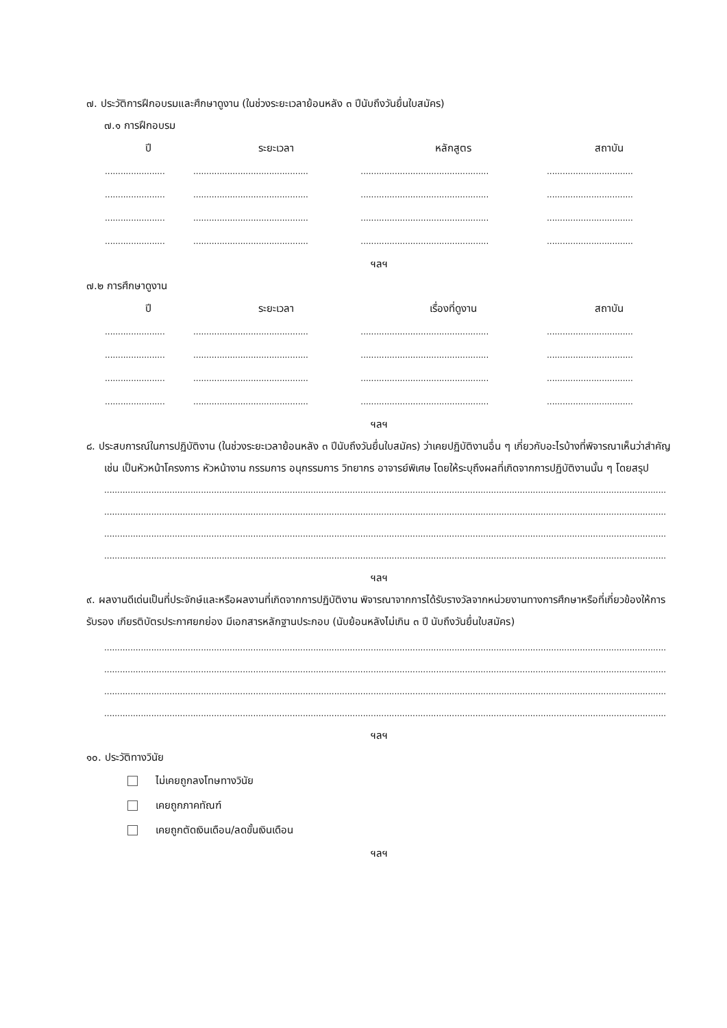๗. ประวัติการฝึกอบรมและศึกษาดูงาน (ในช่วงระยะเวลาย้อนหลัง ๓ ปีนับถึงวันยื่นใบสมัคร)
๗.๑ การฝึกอบรม
| ปี | ระยะเวลา | หลักสูตร | สถาบัน |
| --- | --- | --- | --- |
| ....................... | ............................................ | ................................................. | ................................. |
| ....................... | ............................................ | ................................................. | ................................. |
| ....................... | ............................................ | ................................................. | ................................. |
| ....................... | ............................................ | ................................................. | ................................. |
ฯลฯ
๗.๒ การศึกษาดูงาน
| ปี | ระยะเวลา | เรื่องที่ดูงาน | สถาบัน |
| --- | --- | --- | --- |
| ....................... | ............................................ | ................................................. | ................................. |
| ....................... | ............................................ | ................................................. | ................................. |
| ....................... | ............................................ | ................................................. | ................................. |
| ....................... | ............................................ | ................................................. | ................................. |
ฯลฯ
๘. ประสบการณ์ในการปฏิบัติงาน (ในช่วงระยะเวลาย้อนหลัง ๓ ปีนับถึงวันยื่นใบสมัคร) ว่าเคยปฏิบัติงานอื่น ๆ เกี่ยวกับอะไรบ้างที่พิจารณาเห็นว่าสำคัญ เช่น เป็นหัวหน้าโครงการ หัวหน้างาน กรรมการ อนุกรรมการ วิทยากร อาจารย์พิเศษ โดยให้ระบุถึงผลที่เกิดจากการปฏิบัติงานนั้น ๆ โดยสรุป
.......................................................................................................................................................................................................................
.......................................................................................................................................................................................................................
.......................................................................................................................................................................................................................
.......................................................................................................................................................................................................................
ฯลฯ
๙. ผลงานดีเด่นเป็นที่ประจักษ์และหรือผลงานที่เกิดจากการปฏิบัติงาน พิจารณาจากการได้รับรางวัลจากหน่วยงานทางการศึกษาหรือที่เกี่ยวข้องให้การรับรอง เกียรติบัตรประกาศยกย่อง มีเอกสารหลักฐานประกอบ (นับย้อนหลังไม่เกิน ๓ ปี นับถึงวันยื่นใบสมัคร)
.......................................................................................................................................................................................................................
.......................................................................................................................................................................................................................
.......................................................................................................................................................................................................................
.......................................................................................................................................................................................................................
ฯลฯ
๑๐. ประวัติทางวินัย
ไม่เคยถูกลงโทษทางวินัย
เคยถูกภาคทัณฑ์
เคยถูกตัดเงินเดือน/ลดขั้นเงินเดือน
ฯลฯ